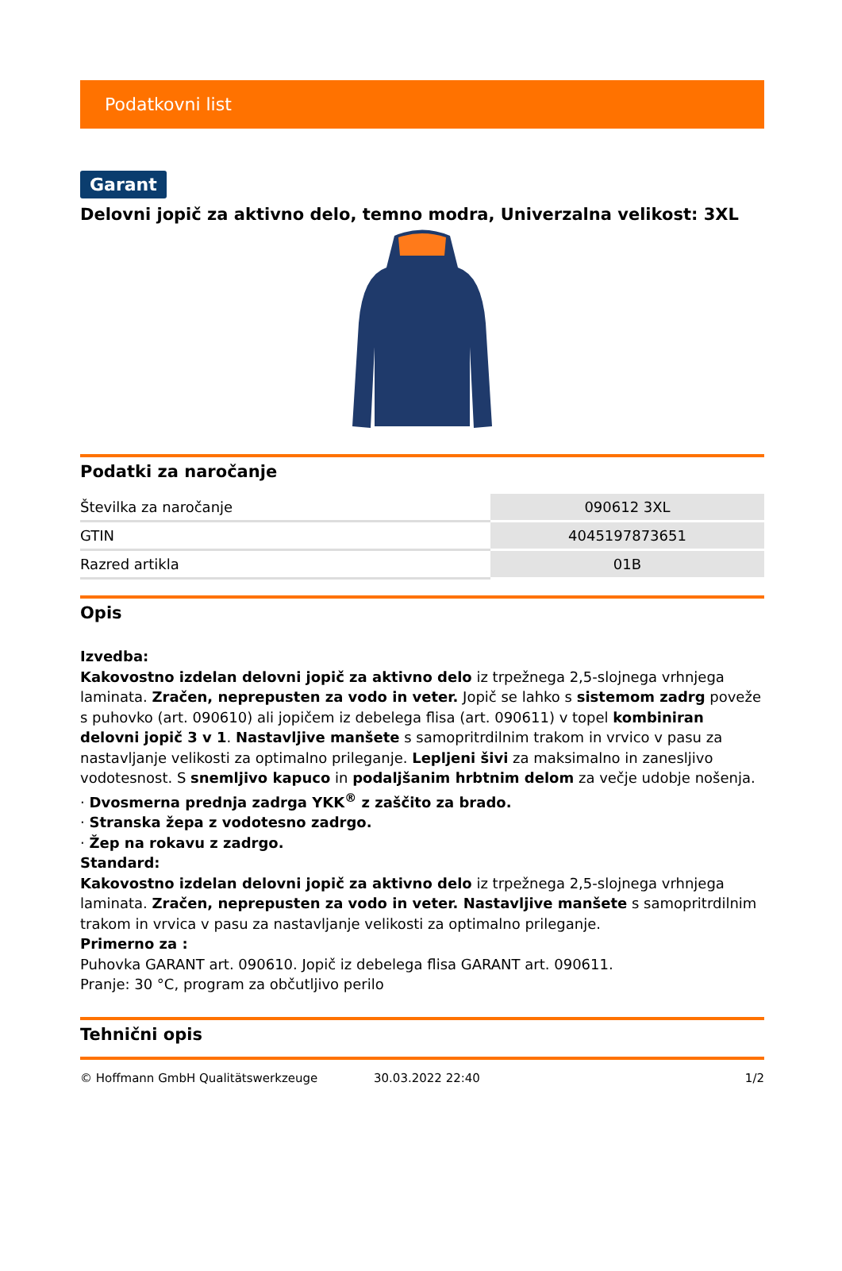Podatkovni list
Garant
Delovni jopič za aktivno delo, temno modra, Univerzalna velikost: 3XL
Podatki za naročanje
| Številka za naročanje | 090612 3XL |
| GTIN | 4045197873651 |
| Razred artikla | 01B |
Opis
Izvedba:
Kakovostno izdelan delovni jopič za aktivno delo iz trpežnega 2,5-slojnega vrhnjega laminata. Zračen, neprepusten za vodo in veter. Jopič se lahko s sistemom zadrg poveže s puhovko (art. 090610) ali jopičem iz debelega flisa (art. 090611) v topel kombiniran delovni jopič 3 v 1. Nastavljive manšete s samopritrdilnim trakom in vrvico v pasu za nastavljanje velikosti za optimalno prileganje. Lepljeni šivi za maksimalno in zanesljivo vodotesnost. S snemljivo kapuco in podaljšanim hrbtnim delom za večje udobje nošenja.
· Dvosmerna prednja zadrga YKK<sup>®</sup> z zaščito za brado.
· Stranska žepa z vodotesno zadrgo.
· Žep na rokavu z zadrgo.
Standard:
Kakovostno izdelan delovni jopič za aktivno delo iz trpežnega 2,5-slojnega vrhnjega laminata. Zračen, neprepusten za vodo in veter. Nastavljive manšete s samopritrdilnim trakom in vrvica v pasu za nastavljanje velikosti za optimalno prileganje.
Primerno za :
Puhovka GARANT art. 090610. Jopič iz debelega flisa GARANT art. 090611.
Pranje: 30 °C, program za občutljivo perilo
Tehnični opis
© Hoffmann GmbH Qualitätswerkzeuge 30.03.2022 22:40 1/2